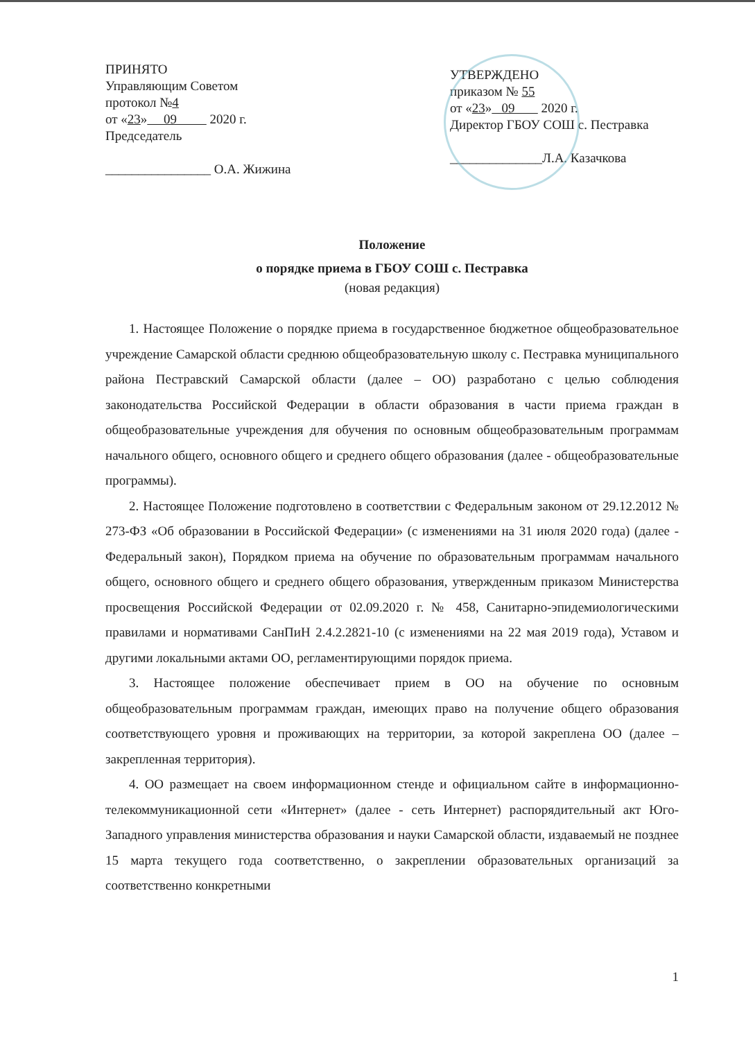ПРИНЯТО
Управляющим Советом
протокол №4
от «23» 09 2020 г.
Председатель
________________ О.А. Жижина
УТВЕРЖДЕНО
приказом № 55
от «23» 09 2020 г.
Директор ГБОУ СОШ с. Пестравка
______________Л.А. Казачкова
Положение
о порядке приема в ГБОУ СОШ с. Пестравка
(новая редакция)
1. Настоящее Положение о порядке приема в государственное бюджетное общеобразовательное учреждение Самарской области среднюю общеобразовательную школу с. Пестравка муниципального района Пестравский Самарской области (далее – ОО) разработано с целью соблюдения законодательства Российской Федерации в области образования в части приема граждан в общеобразовательные учреждения для обучения по основным общеобразовательным программам начального общего, основного общего и среднего общего образования (далее - общеобразовательные программы).
2. Настоящее Положение подготовлено в соответствии с Федеральным законом от 29.12.2012 № 273-ФЗ «Об образовании в Российской Федерации» (с изменениями на 31 июля 2020 года) (далее - Федеральный закон), Порядком приема на обучение по образовательным программам начального общего, основного общего и среднего общего образования, утвержденным приказом Министерства просвещения Российской Федерации от 02.09.2020 г. № 458, Санитарно-эпидемиологическими правилами и нормативами СанПиН 2.4.2.2821-10 (с изменениями на 22 мая 2019 года), Уставом и другими локальными актами ОО, регламентирующими порядок приема.
3. Настоящее положение обеспечивает прием в ОО на обучение по основным общеобразовательным программам граждан, имеющих право на получение общего образования соответствующего уровня и проживающих на территории, за которой закреплена ОО (далее – закрепленная территория).
4. ОО размещает на своем информационном стенде и официальном сайте в информационно-телекоммуникационной сети «Интернет» (далее - сеть Интернет) распорядительный акт Юго-Западного управления министерства образования и науки Самарской области, издаваемый не позднее 15 марта текущего года соответственно, о закреплении образовательных организаций за соответственно конкретными
1